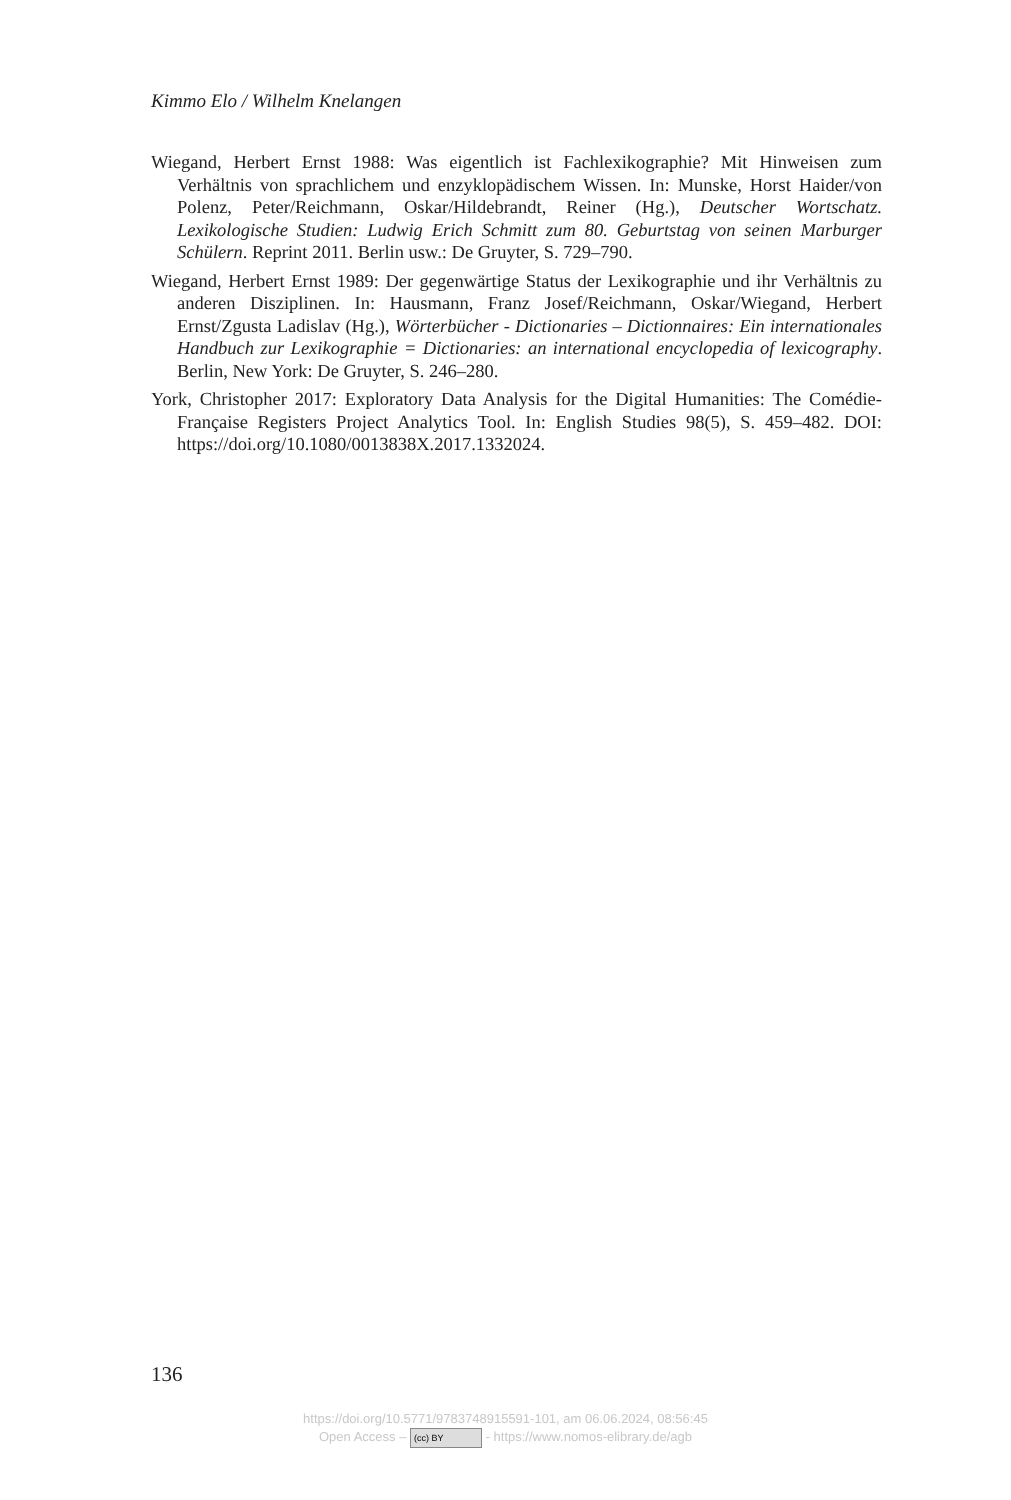Kimmo Elo / Wilhelm Knelangen
Wiegand, Herbert Ernst 1988: Was eigentlich ist Fachlexikographie? Mit Hinweisen zum Verhältnis von sprachlichem und enzyklopädischem Wissen. In: Munske, Horst Haider/von Polenz, Peter/Reichmann, Oskar/Hildebrandt, Reiner (Hg.), Deutscher Wortschatz. Lexikologische Studien: Ludwig Erich Schmitt zum 80. Geburtstag von seinen Marburger Schülern. Reprint 2011. Berlin usw.: De Gruyter, S. 729–790.
Wiegand, Herbert Ernst 1989: Der gegenwärtige Status der Lexikographie und ihr Verhältnis zu anderen Disziplinen. In: Hausmann, Franz Josef/Reichmann, Oskar/Wiegand, Herbert Ernst/Zgusta Ladislav (Hg.), Wörterbücher - Dictionaries – Dictionnaires: Ein internationales Handbuch zur Lexikographie = Dictionaries: an international encyclopedia of lexicography. Berlin, New York: De Gruyter, S. 246–280.
York, Christopher 2017: Exploratory Data Analysis for the Digital Humanities: The Comédie-Française Registers Project Analytics Tool. In: English Studies 98(5), S. 459–482. DOI: https://doi.org/10.1080/0013838X.2017.1332024.
136
https://doi.org/10.5771/9783748915591-101, am 06.06.2024, 08:56:45
Open Access – (cc) BY - https://www.nomos-elibrary.de/agb